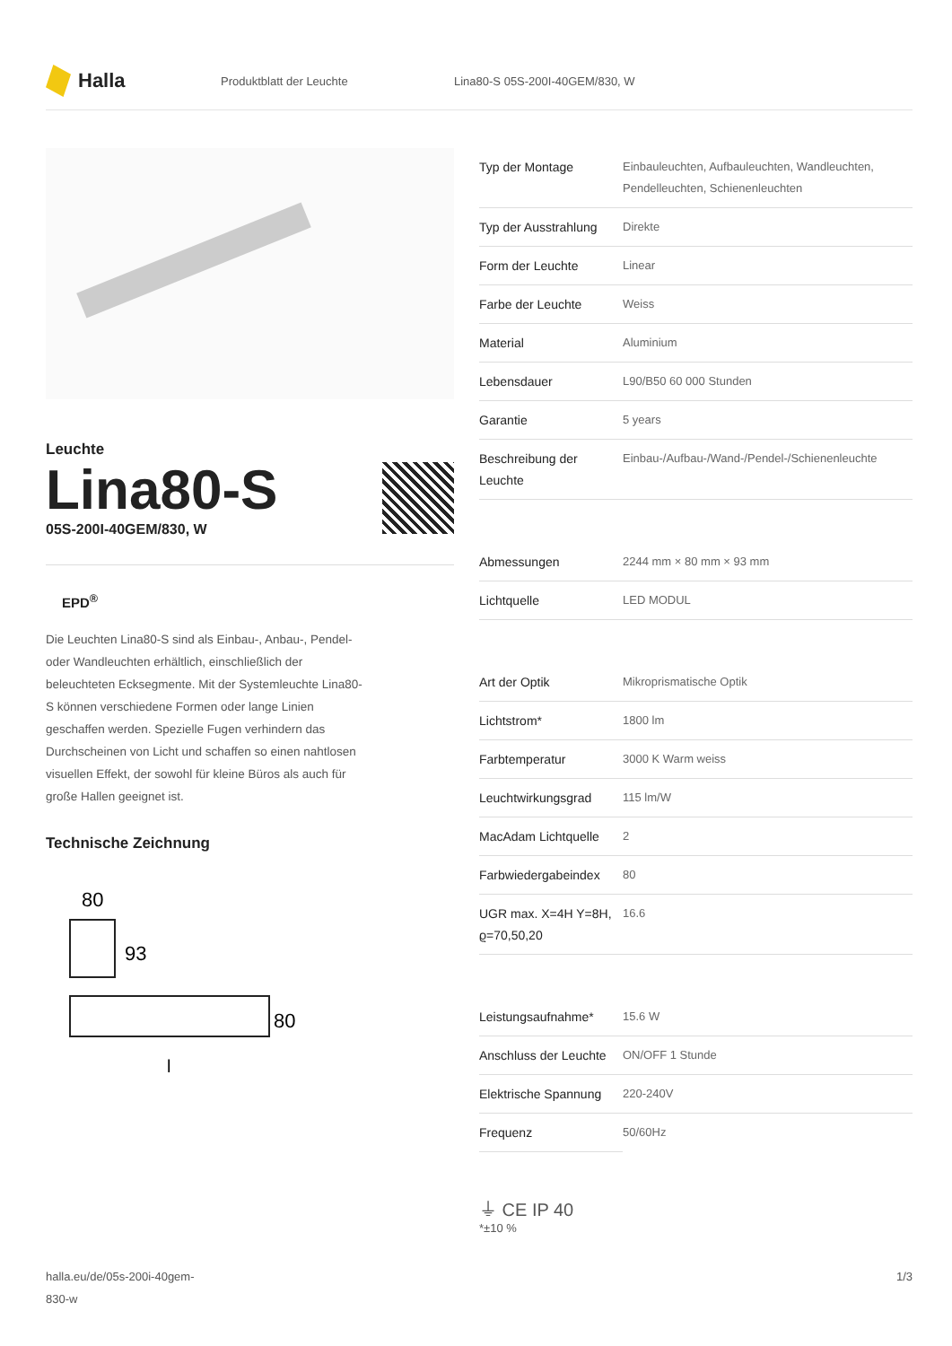Halla
Produktblatt der Leuchte Lina80-S 05S-200I-40GEM/830, W
Leuchte
Lina80-S
05S-200I-40GEM/830, W
EPD<sup>®</sup>
Die Leuchten Lina80-S sind als Einbau-, Anbau-, Pendel- oder Wandleuchten erhältlich, einschließlich der beleuchteten Ecksegmente. Mit der Systemleuchte Lina80-S können verschiedene Formen oder lange Linien geschaffen werden. Spezielle Fugen verhindern das Durchscheinen von Licht und schaffen so einen nahtlosen visuellen Effekt, der sowohl für kleine Büros als auch für große Hallen geeignet ist.
Technische Zeichnung
80
93
80
l
| Typ der Montage | Einbauleuchten, Aufbauleuchten, Wandleuchten, Pendelleuchten, Schienenleuchten |
| Typ der Ausstrahlung | Direkte |
| Form der Leuchte | Linear |
| Farbe der Leuchte | Weiss |
| Material | Aluminium |
| Lebensdauer | L90/B50 60 000 Stunden |
| Garantie | 5 years |
| Beschreibung der Leuchte | Einbau-/Aufbau-/Wand-/Pendel-/Schienenleuchte |
| Abmessungen | 2244 mm × 80 mm × 93 mm |
| Lichtquelle | LED MODUL |
| Art der Optik | Mikroprismatische Optik |
| Lichtstrom* | 1800 lm |
| Farbtemperatur | 3000 K Warm weiss |
| Leuchtwirkungsgrad | 115 lm/W |
| MacAdam Lichtquelle | 2 |
| Farbwiedergabeindex | 80 |
| UGR max. X=4H Y=8H, ϱ=70,50,20 | 16.6 |
| Leistungsaufnahme* | 15.6 W |
| Anschluss der Leuchte | ON/OFF 1 Stunde |
| Elektrische Spannung | 220-240V |
| Frequenz | 50/60Hz |
⏚ CE IP 40
*±10 %
halla.eu/de/05s-200i-40gem-
830-w
1/3